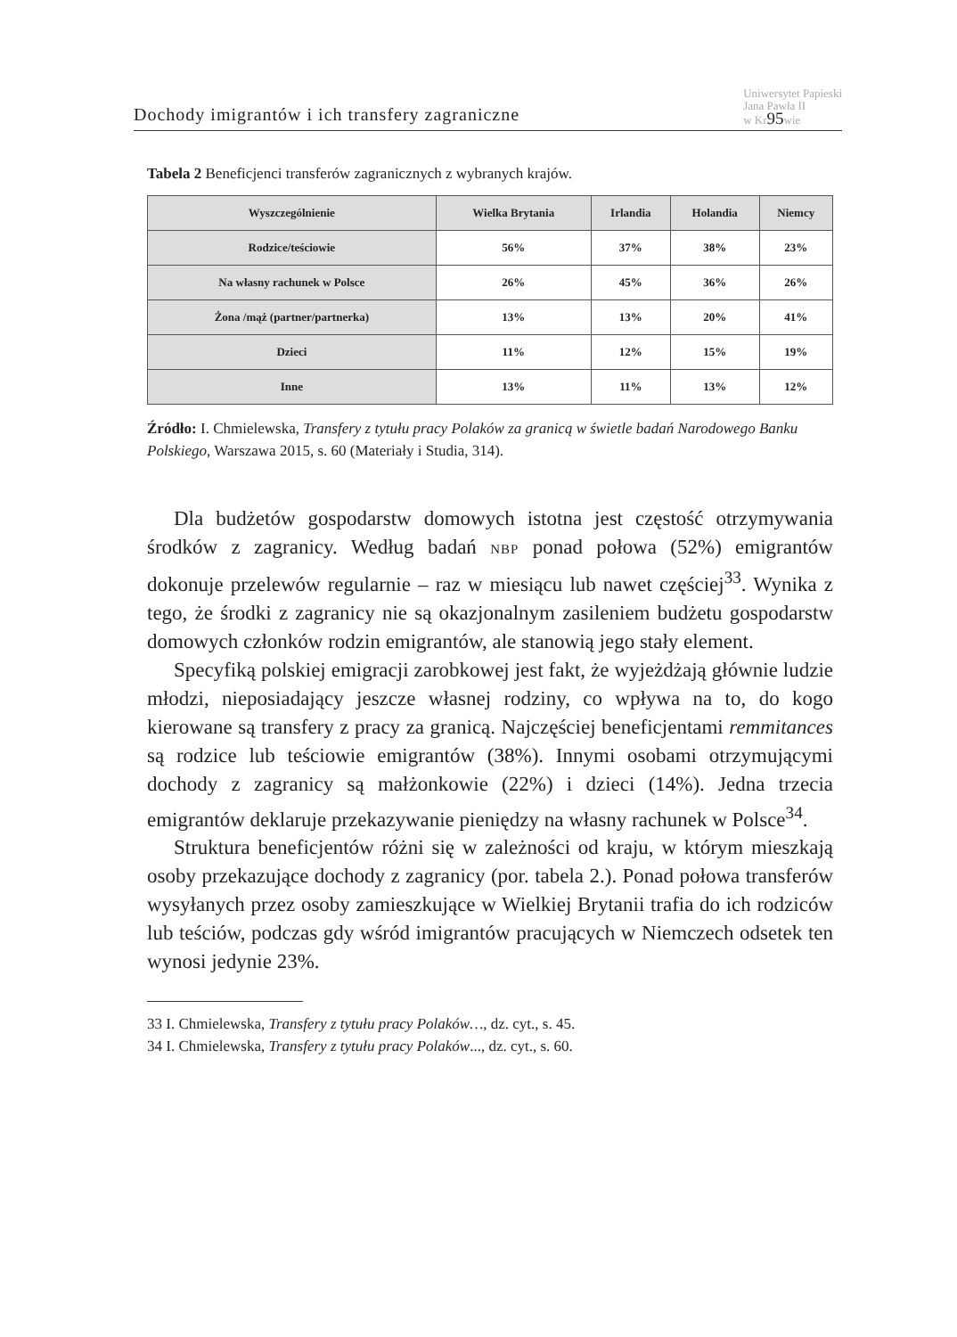Dochody imigrantów i ich transfery zagraniczne Uniwersytet Papieski
Jana Pawła II
w Kr95wie
Tabela 2 Beneficjenci transferów zagranicznych z wybranych krajów.
| Wyszczególnienie | Wielka Brytania | Irlandia | Holandia | Niemcy |
| --- | --- | --- | --- | --- |
| Rodzice/teściowie | 56% | 37% | 38% | 23% |
| Na własny rachunek w Polsce | 26% | 45% | 36% | 26% |
| Żona /mąż (partner/partnerka) | 13% | 13% | 20% | 41% |
| Dzieci | 11% | 12% | 15% | 19% |
| Inne | 13% | 11% | 13% | 12% |
Źródło: I. Chmielewska, Transfery z tytułu pracy Polaków za granicą w świetle badań Narodowego Banku Polskiego, Warszawa 2015, s. 60 (Materiały i Studia, 314).
Dla budżetów gospodarstw domowych istotna jest częstość otrzymywania środków z zagranicy. Według badań NBP ponad połowa (52%) emigrantów dokonuje przelewów regularnie – raz w miesiącu lub nawet częściej<sup>33</sup>. Wynika z tego, że środki z zagranicy nie są okazjonalnym zasileniem budżetu gospodarstw domowych członków rodzin emigrantów, ale stanowią jego stały element.
Specyfiką polskiej emigracji zarobkowej jest fakt, że wyjeżdżają głównie ludzie młodzi, nieposiadający jeszcze własnej rodziny, co wpływa na to, do kogo kierowane są transfery z pracy za granicą. Najczęściej beneficjentami remmitances są rodzice lub teściowie emigrantów (38%). Innymi osobami otrzymującymi dochody z zagranicy są małżonkowie (22%) i dzieci (14%). Jedna trzecia emigrantów deklaruje przekazywanie pieniędzy na własny rachunek w Polsce<sup>34</sup>.
Struktura beneficjentów różni się w zależności od kraju, w którym mieszkają osoby przekazujące dochody z zagranicy (por. tabela 2.). Ponad połowa transferów wysyłanych przez osoby zamieszkujące w Wielkiej Brytanii trafia do ich rodziców lub teściów, podczas gdy wśród imigrantów pracujących w Niemczech odsetek ten wynosi jedynie 23%.
33 I. Chmielewska, Transfery z tytułu pracy Polaków…, dz. cyt., s. 45.
34 I. Chmielewska, Transfery z tytułu pracy Polaków..., dz. cyt., s. 60.